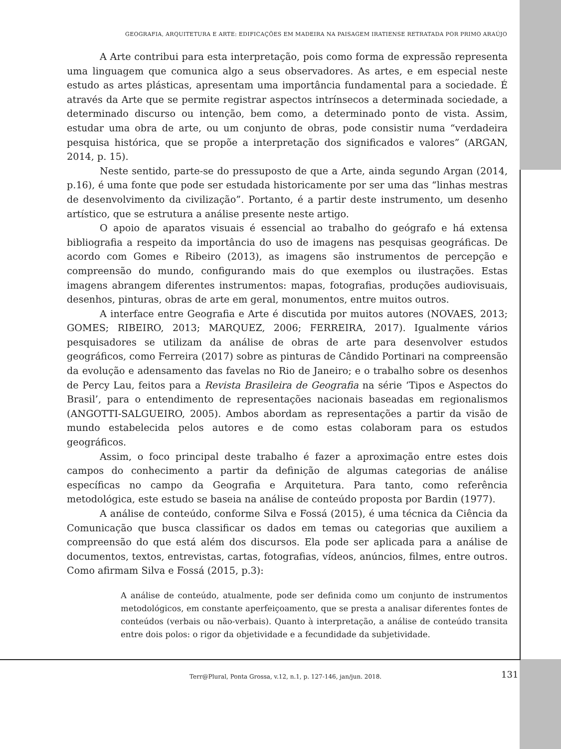GEOGRAFIA, ARQUITETURA E ARTE: EDIFICAÇÕES EM MADEIRA NA PAISAGEM IRATIENSE RETRATADA POR PRIMO ARAÚJO
A Arte contribui para esta interpretação, pois como forma de expressão representa uma linguagem que comunica algo a seus observadores. As artes, e em especial neste estudo as artes plásticas, apresentam uma importância fundamental para a sociedade. É através da Arte que se permite registrar aspectos intrínsecos a determinada sociedade, a determinado discurso ou intenção, bem como, a determinado ponto de vista. Assim, estudar uma obra de arte, ou um conjunto de obras, pode consistir numa “verdadeira pesquisa histórica, que se propõe a interpretação dos significados e valores” (ARGAN, 2014, p. 15).
Neste sentido, parte-se do pressuposto de que a Arte, ainda segundo Argan (2014, p.16), é uma fonte que pode ser estudada historicamente por ser uma das “linhas mestras de desenvolvimento da civilização”. Portanto, é a partir deste instrumento, um desenho artístico, que se estrutura a análise presente neste artigo.
O apoio de aparatos visuais é essencial ao trabalho do geógrafo e há extensa bibliografia a respeito da importância do uso de imagens nas pesquisas geográficas. De acordo com Gomes e Ribeiro (2013), as imagens são instrumentos de percepção e compreensão do mundo, configurando mais do que exemplos ou ilustrações. Estas imagens abrangem diferentes instrumentos: mapas, fotografias, produções audiovisuais, desenhos, pinturas, obras de arte em geral, monumentos, entre muitos outros.
A interface entre Geografia e Arte é discutida por muitos autores (NOVAES, 2013; GOMES; RIBEIRO, 2013; MARQUEZ, 2006; FERREIRA, 2017). Igualmente vários pesquisadores se utilizam da análise de obras de arte para desenvolver estudos geográficos, como Ferreira (2017) sobre as pinturas de Cândido Portinari na compreensão da evolução e adensamento das favelas no Rio de Janeiro; e o trabalho sobre os desenhos de Percy Lau, feitos para a Revista Brasileira de Geografia na série ‘Tipos e Aspectos do Brasil’, para o entendimento de representações nacionais baseadas em regionalismos (ANGOTTI-SALGUEIRO, 2005). Ambos abordam as representações a partir da visão de mundo estabelecida pelos autores e de como estas colaboram para os estudos geográficos.
Assim, o foco principal deste trabalho é fazer a aproximação entre estes dois campos do conhecimento a partir da definição de algumas categorias de análise específicas no campo da Geografia e Arquitetura. Para tanto, como referência metodológica, este estudo se baseia na análise de conteúdo proposta por Bardin (1977).
A análise de conteúdo, conforme Silva e Fossá (2015), é uma técnica da Ciência da Comunicação que busca classificar os dados em temas ou categorias que auxiliem a compreensão do que está além dos discursos. Ela pode ser aplicada para a análise de documentos, textos, entrevistas, cartas, fotografias, vídeos, anúncios, filmes, entre outros. Como afirmam Silva e Fossá (2015, p.3):
A análise de conteúdo, atualmente, pode ser definida como um conjunto de instrumentos metodológicos, em constante aperfeiçoamento, que se presta a analisar diferentes fontes de conteúdos (verbais ou não-verbais). Quanto à interpretação, a análise de conteúdo transita entre dois polos: o rigor da objetividade e a fecundidade da subjetividade.
Terr@Plural, Ponta Grossa, v.12, n.1, p. 127-146, jan/jun. 2018.
131